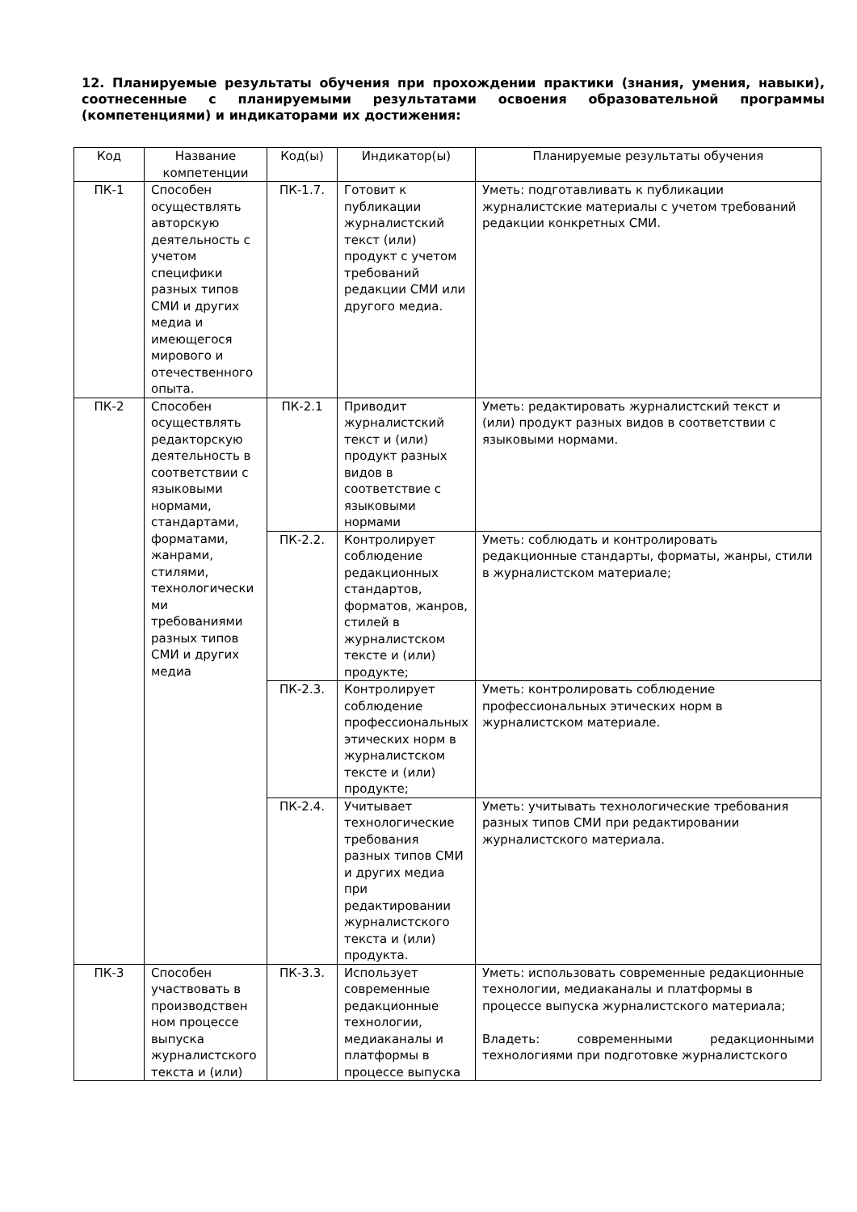12. Планируемые результаты обучения при прохождении практики (знания, умения, навыки), соотнесенные с планируемыми результатами освоения образовательной программы (компетенциями) и индикаторами их достижения:
| Код | Название компетенции | Код(ы) | Индикатор(ы) | Планируемые результаты обучения |
| --- | --- | --- | --- | --- |
| ПК-1 | Способен осуществлять авторскую деятельность с учетом специфики разных типов СМИ и других медиа и имеющегося мирового и отечественного опыта. | ПК-1.7. | Готовит к публикации журналистский текст (или) продукт с учетом требований редакции СМИ или другого медиа. | Уметь: подготавливать к публикации журналистские материалы с учетом требований редакции конкретных СМИ. |
| ПК-2 | Способен осуществлять редакторскую деятельность в соответствии с языковыми нормами, стандартами, форматами, жанрами, стилями, технологически ми требованиями разных типов СМИ и других медиа | ПК-2.1 | Приводит журналистский текст и (или) продукт разных видов в соответствие с языковыми нормами | Уметь: редактировать журналистский текст и (или) продукт разных видов в соответствии с языковыми нормами. |
| | | ПК-2.2. | Контролирует соблюдение редакционных стандартов, форматов, жанров, стилей в журналистском тексте и (или) продукте; | Уметь: соблюдать и контролировать редакционные стандарты, форматы, жанры, стили в журналистском материале; |
| | | ПК-2.3. | Контролирует соблюдение профессиональных этических норм в журналистском тексте и (или) продукте; | Уметь: контролировать соблюдение профессиональных этических норм в журналистском материале. |
| | | ПК-2.4. | Учитывает технологические требования разных типов СМИ и других медиа при редактировании журналистского текста и (или) продукта. | Уметь: учитывать технологические требования разных типов СМИ при редактировании журналистского материала. |
| ПК-3 | Способен участвовать в производствен ном процессе выпуска журналистского текста и (или) | ПК-3.3. | Использует современные редакционные технологии, медиаканалы и платформы в процессе выпуска | Уметь: использовать современные редакционные технологии, медиаканалы и платформы в процессе выпуска журналистского материала; Владеть: современными редакционными технологиями при подготовке журналистского |